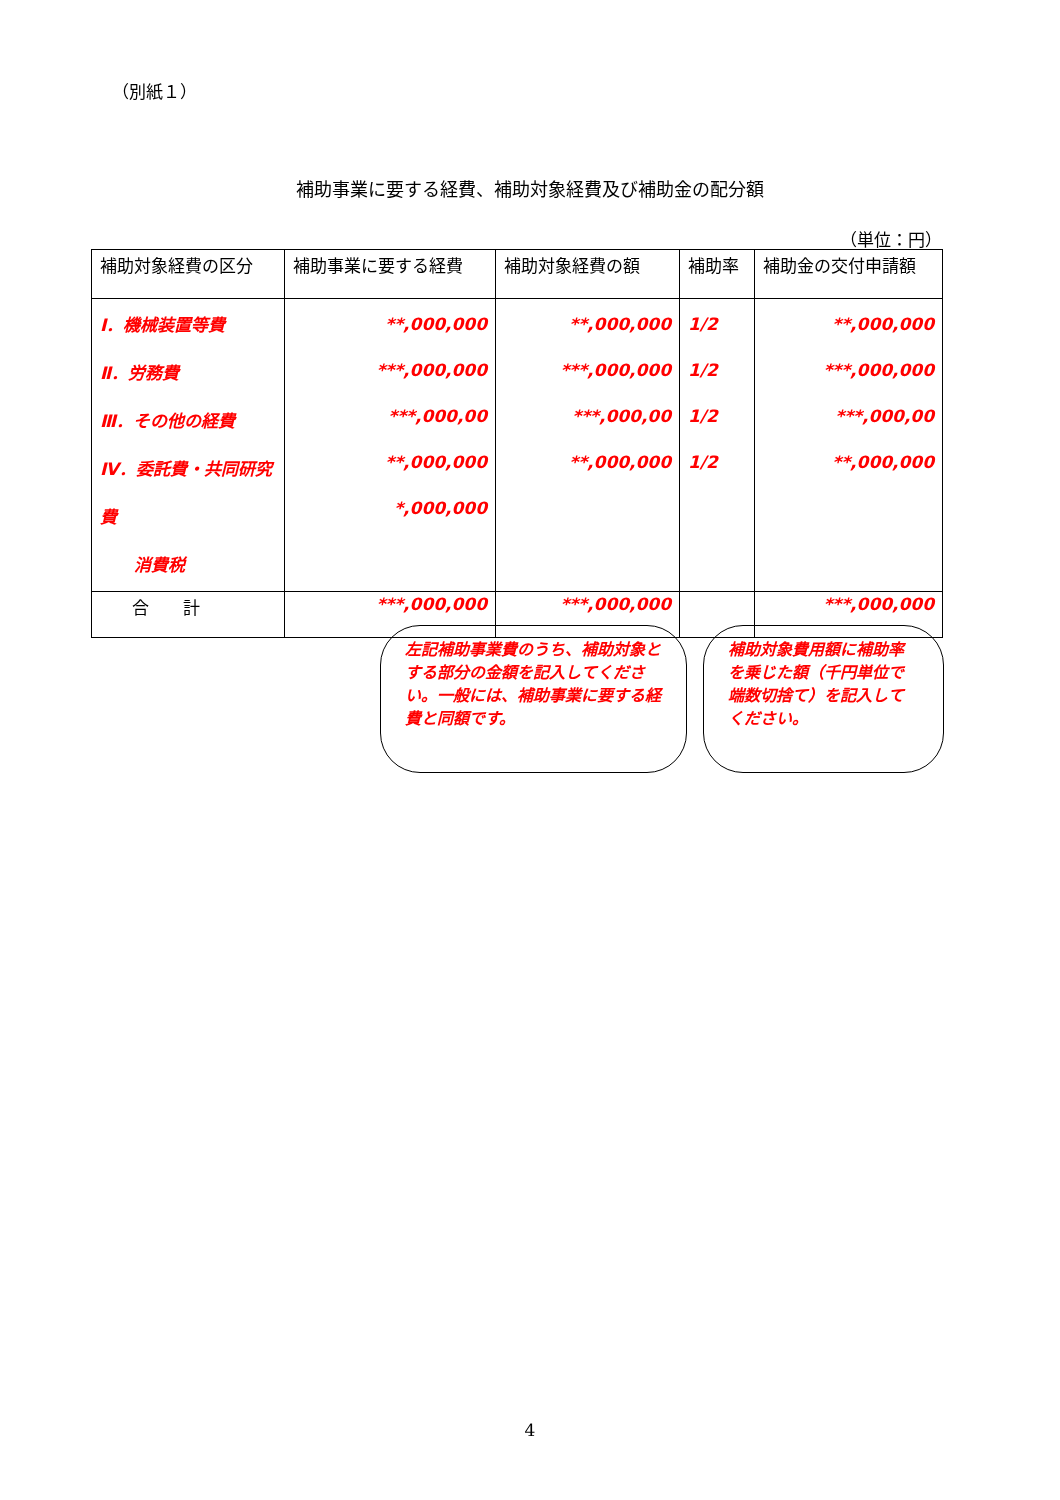（別紙１）
補助事業に要する経費、補助対象経費及び補助金の配分額
（単位：円）
| 補助対象経費の区分 | 補助事業に要する経費 | 補助対象経費の額 | 補助率 | 補助金の交付申請額 |
| --- | --- | --- | --- | --- |
| Ⅰ．機械装置等費 Ⅱ．労務費 Ⅲ．その他の経費 Ⅳ．委託費・共同研究費 消費税 | **,000,000 ***,000,000 ***,000,00 **,000,000 *,000,000 | **,000,000 ***,000,000 ***,000,00 **,000,000 | 1/2 1/2 1/2 1/2 | **,000,000 ***,000,000 ***,000,00 **,000,000 |
| 合 計 | ***,000,000 | ***,000,000 | | ***,000,000 |
左記補助事業費のうち、補助対象とする部分の金額を記入してください。一般には、補助事業に要する経費と同額です。
補助対象費用額に補助率を乗じた額（千円単位で端数切捨て）を記入してください。
4